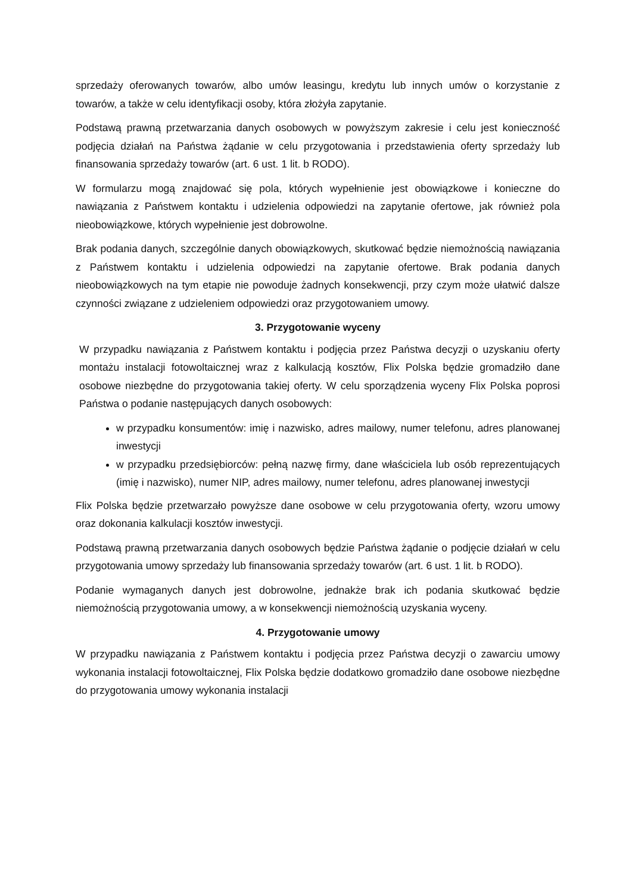sprzedaży oferowanych towarów, albo umów leasingu, kredytu lub innych umów o korzystanie z towarów, a także w celu identyfikacji osoby, która złożyła zapytanie.
Podstawą prawną przetwarzania danych osobowych w powyższym zakresie i celu jest konieczność podjęcia działań na Państwa żądanie w celu przygotowania i przedstawienia oferty sprzedaży lub finansowania sprzedaży towarów (art. 6 ust. 1 lit. b RODO).
W formularzu mogą znajdować się pola, których wypełnienie jest obowiązkowe i konieczne do nawiązania z Państwem kontaktu i udzielenia odpowiedzi na zapytanie ofertowe, jak również pola nieobowiązkowe, których wypełnienie jest dobrowolne.
Brak podania danych, szczególnie danych obowiązkowych, skutkować będzie niemożnością nawiązania z Państwem kontaktu i udzielenia odpowiedzi na zapytanie ofertowe. Brak podania danych nieobowiązkowych na tym etapie nie powoduje żadnych konsekwencji, przy czym może ułatwić dalsze czynności związane z udzieleniem odpowiedzi oraz przygotowaniem umowy.
3. Przygotowanie wyceny
W przypadku nawiązania z Państwem kontaktu i podjęcia przez Państwa decyzji o uzyskaniu oferty montażu instalacji fotowoltaicznej wraz z kalkulacją kosztów, Flix Polska będzie gromadziło dane osobowe niezbędne do przygotowania takiej oferty. W celu sporządzenia wyceny Flix Polska poprosi Państwa o podanie następujących danych osobowych:
w przypadku konsumentów: imię i nazwisko, adres mailowy, numer telefonu, adres planowanej inwestycji
w przypadku przedsiębiorców: pełną nazwę firmy, dane właściciela lub osób reprezentujących (imię i nazwisko), numer NIP, adres mailowy, numer telefonu, adres planowanej inwestycji
Flix Polska będzie przetwarzało powyższe dane osobowe w celu przygotowania oferty, wzoru umowy oraz dokonania kalkulacji kosztów inwestycji.
Podstawą prawną przetwarzania danych osobowych będzie Państwa żądanie o podjęcie działań w celu przygotowania umowy sprzedaży lub finansowania sprzedaży towarów (art. 6 ust. 1 lit. b RODO).
Podanie wymaganych danych jest dobrowolne, jednakże brak ich podania skutkować będzie niemożnością przygotowania umowy, a w konsekwencji niemożnością uzyskania wyceny.
4. Przygotowanie umowy
W przypadku nawiązania z Państwem kontaktu i podjęcia przez Państwa decyzji o zawarciu umowy wykonania instalacji fotowoltaicznej, Flix Polska będzie dodatkowo gromadziło dane osobowe niezbędne do przygotowania umowy wykonania instalacji